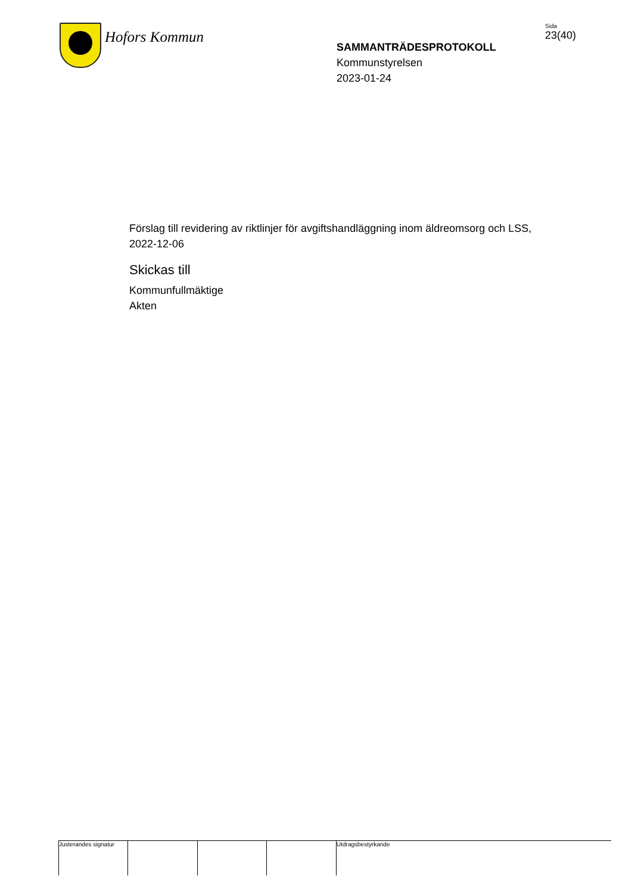Hofors Kommun
SAMMANTRÄDESPROTOKOLL
Kommunstyrelsen
2023-01-24
Sida
23(40)
Förslag till revidering av riktlinjer för avgiftshandläggning inom äldreomsorg och LSS, 2022-12-06
Skickas till
Kommunfullmäktige
Akten
Justerandes signatur
Utdragsbestyrkande